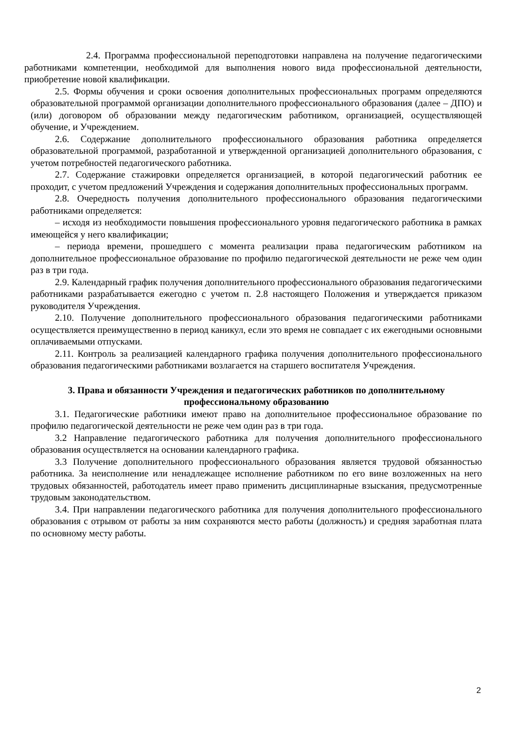2.4. Программа профессиональной переподготовки направлена на получение педагогическими работниками компетенции, необходимой для выполнения нового вида профессиональной деятельности, приобретение новой квалификации.
2.5. Формы обучения и сроки освоения дополнительных профессиональных программ определяются образовательной программой организации дополнительного профессионального образования (далее – ДПО) и (или) договором об образовании между педагогическим работником, организацией, осуществляющей обучение, и Учреждением.
2.6. Содержание дополнительного профессионального образования работника определяется образовательной программой, разработанной и утвержденной организацией дополнительного образования, с учетом потребностей педагогического работника.
2.7. Содержание стажировки определяется организацией, в которой педагогический работник ее проходит, с учетом предложений Учреждения и содержания дополнительных профессиональных программ.
2.8. Очередность получения дополнительного профессионального образования педагогическими работниками определяется:
– исходя из необходимости повышения профессионального уровня педагогического работника в рамках имеющейся у него квалификации;
– периода времени, прошедшего с момента реализации права педагогическим работником на дополнительное профессиональное образование по профилю педагогической деятельности не реже чем один раз в три года.
2.9. Календарный график получения дополнительного профессионального образования педагогическими работниками разрабатывается ежегодно с учетом п. 2.8 настоящего Положения и утверждается приказом руководителя Учреждения.
2.10. Получение дополнительного профессионального образования педагогическими работниками осуществляется преимущественно в период каникул, если это время не совпадает с их ежегодными основными оплачиваемыми отпусками.
2.11. Контроль за реализацией календарного графика получения дополнительного профессионального образования педагогическими работниками возлагается на старшего воспитателя Учреждения.
3. Права и обязанности Учреждения и педагогических работников по дополнительному профессиональному образованию
3.1. Педагогические работники имеют право на дополнительное профессиональное образование по профилю педагогической деятельности не реже чем один раз в три года.
3.2 Направление педагогического работника для получения дополнительного профессионального образования осуществляется на основании календарного графика.
3.3 Получение дополнительного профессионального образования является трудовой обязанностью работника. За неисполнение или ненадлежащее исполнение работником по его вине возложенных на него трудовых обязанностей, работодатель имеет право применить дисциплинарные взыскания, предусмотренные трудовым законодательством.
3.4. При направлении педагогического работника для получения дополнительного профессионального образования с отрывом от работы за ним сохраняются место работы (должность) и средняя заработная плата по основному месту работы.
2